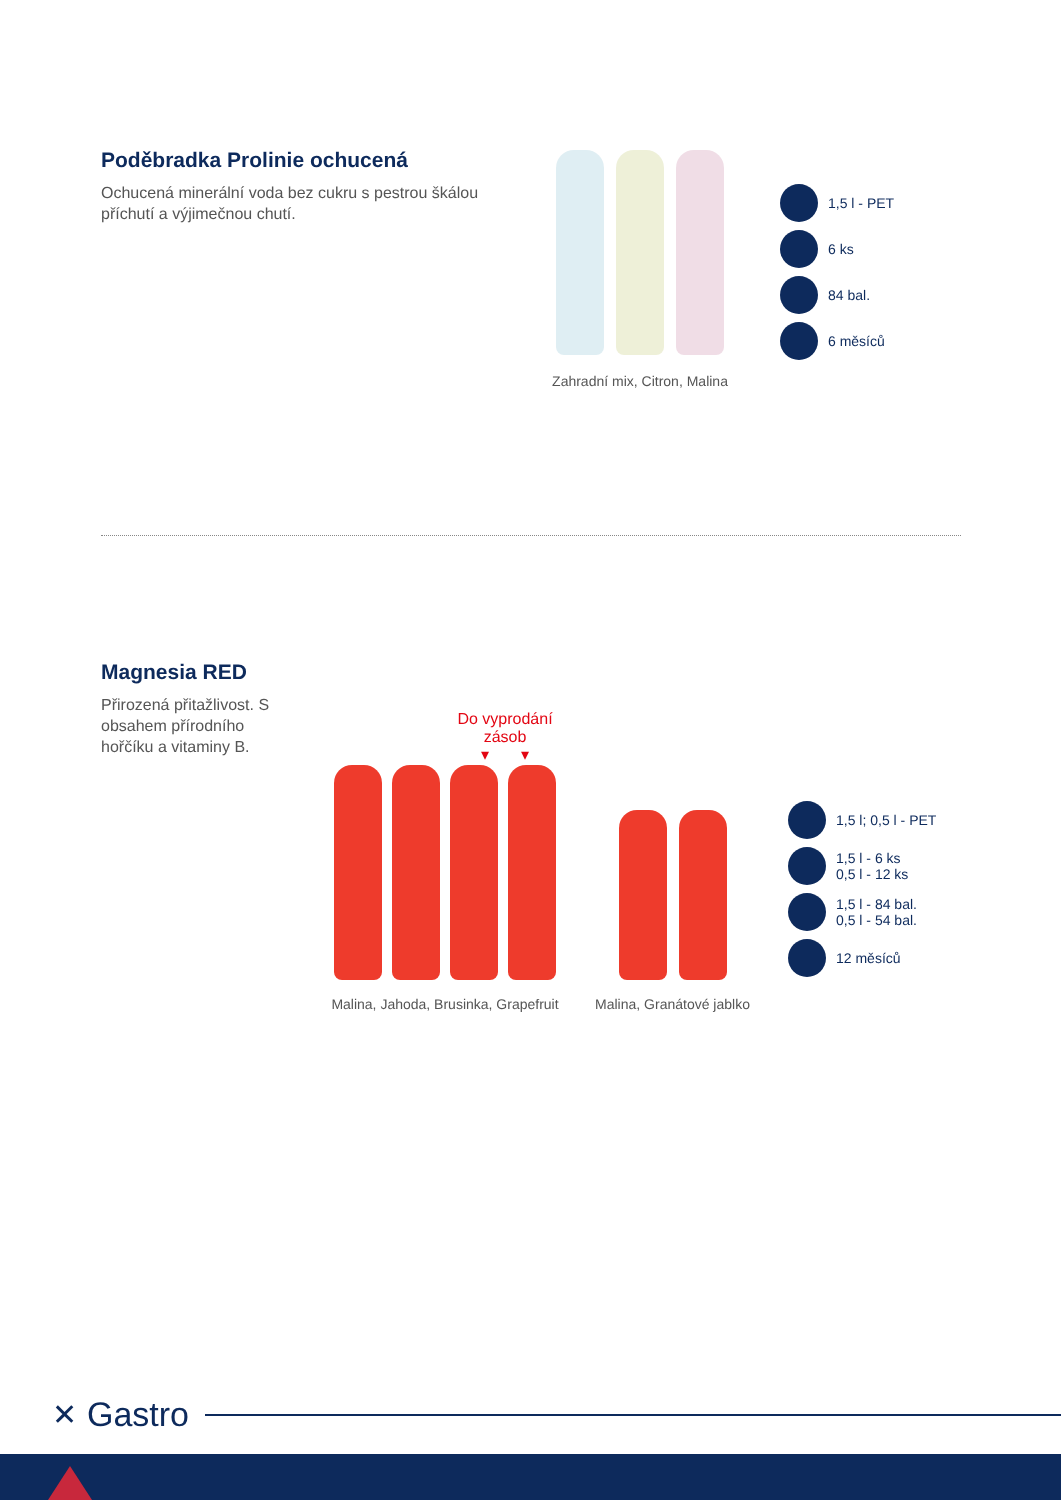Poděbradka Prolinie ochucená
Ochucená minerální voda bez cukru s pestrou škálou příchutí a výjimečnou chutí.
Zahradní mix, Citron, Malina
1,5 l - PET
6 ks
84 bal.
6 měsíců
Magnesia RED
Přirozená přitažlivost. S obsahem přírodního hořčíku a vitaminy B.
Do vyprodání zásob
▾ ▾
Malina, Jahoda, Brusinka, Grapefruit
Malina, Granátové jablko
1,5 l; 0,5 l - PET
1,5 l - 6 ks
0,5 l - 12 ks
1,5 l - 84 bal.
0,5 l - 54 bal.
12 měsíců
✕ Gastro